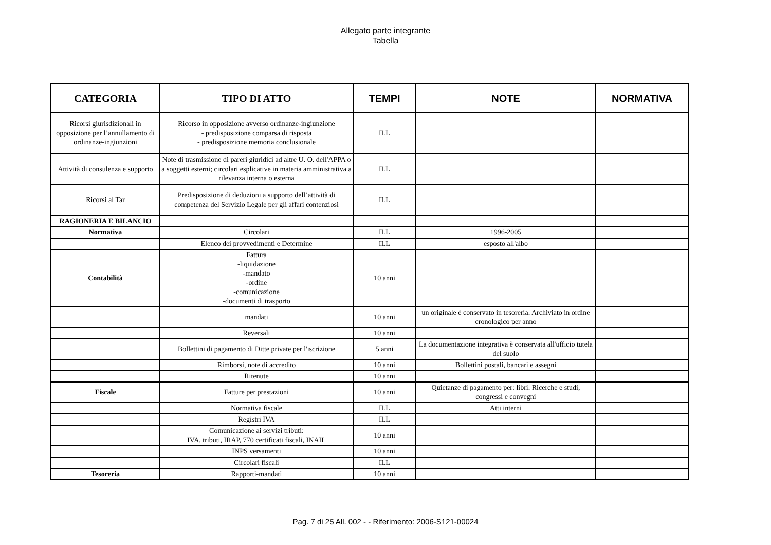Allegato parte integrante
Tabella
| CATEGORIA | TIPO DI ATTO | TEMPI | NOTE | NORMATIVA |
| --- | --- | --- | --- | --- |
| Ricorsi giurisdizionali in opposizione per l’annullamento di ordinanze-ingiunzioni | Ricorso in opposizione avverso ordinanze-ingiunzione - predisposizione comparsa di risposta - predisposizione memoria conclusionale | ILL | | |
| Attività di consulenza e supporto | Note di trasmissione di pareri giuridici ad altre U. O. dell'APPA o a soggetti esterni; circolari esplicative in materia amministrativa a rilevanza interna o esterna | ILL | | |
| Ricorsi al Tar | Predisposizione di deduzioni a supporto dell’attività di competenza del Servizio Legale per gli affari contenziosi | ILL | | |
| RAGIONERIA E BILANCIO | | | | |
| Normativa | Circolari | ILL | 1996-2005 | |
| | Elenco dei provvedimenti e Determine | ILL | esposto all'albo | |
| Contabilità | Fattura -liquidazione -mandato -ordine -comunicazione -documenti di trasporto | 10 anni | | |
| | mandati | 10 anni | un originale è conservato in tesoreria. Archiviato in ordine cronologico per anno | |
| | Reversali | 10 anni | | |
| | Bollettini di pagamento di Ditte private per l'iscrizione | 5 anni | La documentazione integrativa è conservata all'ufficio tutela del suolo | |
| | Rimborsi, note di accredito | 10 anni | Bollettini postali, bancari e assegni | |
| | Ritenute | 10 anni | | |
| Fiscale | Fatture per prestazioni | 10 anni | Quietanze di pagamento per: libri. Ricerche e studi, congressi e convegni | |
| | Normativa fiscale | ILL | Atti interni | |
| | Registri IVA | ILL | | |
| | Comunicazione ai servizi tributi: IVA, tributi, IRAP, 770 certificati fiscali, INAIL | 10 anni | | |
| | INPS versamenti | 10 anni | | |
| | Circolari fiscali | ILL | | |
| Tesoreria | Rapporti-mandati | 10 anni | | |
Pag. 7 di 25 All. 002 - - Riferimento: 2006-S121-00024